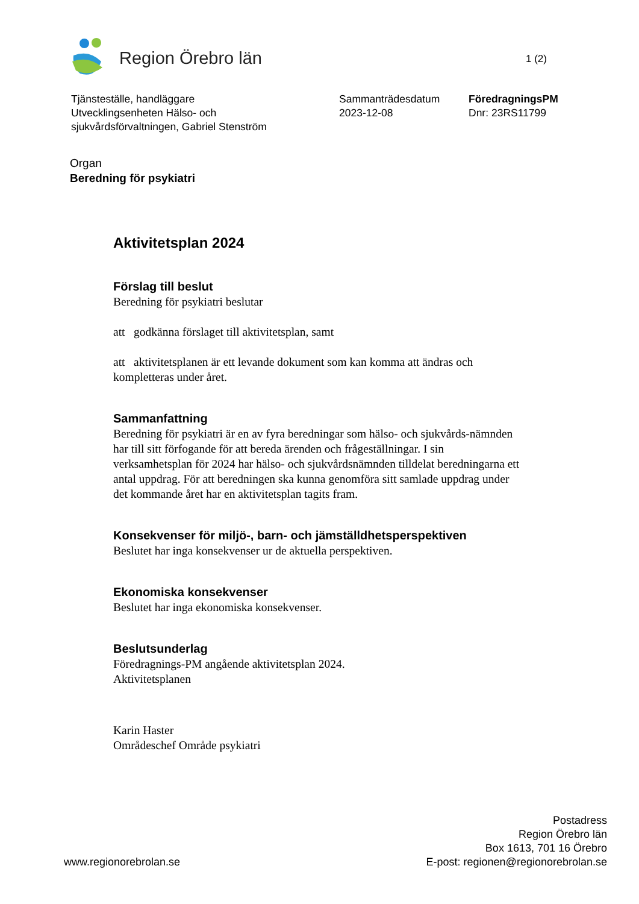Region Örebro län
1 (2)
Tjänsteställe, handläggare
Utvecklingsenheten Hälso- och
sjukvårdsförvaltningen, Gabriel Stenström
Sammanträdesdatum
2023-12-08
FöredragningsPM
Dnr: 23RS11799
Organ
Beredning för psykiatri
Aktivitetsplan 2024
Förslag till beslut
Beredning för psykiatri beslutar
att godkänna förslaget till aktivitetsplan, samt
att aktivitetsplanen är ett levande dokument som kan komma att ändras och kompletteras under året.
Sammanfattning
Beredning för psykiatri är en av fyra beredningar som hälso- och sjukvårds-nämnden har till sitt förfogande för att bereda ärenden och frågeställningar. I sin verksamhetsplan för 2024 har hälso- och sjukvårdsnämnden tilldelat beredningarna ett antal uppdrag. För att beredningen ska kunna genomföra sitt samlade uppdrag under det kommande året har en aktivitetsplan tagits fram.
Konsekvenser för miljö-, barn- och jämställdhetsperspektiven
Beslutet har inga konsekvenser ur de aktuella perspektiven.
Ekonomiska konsekvenser
Beslutet har inga ekonomiska konsekvenser.
Beslutsunderlag
Föredragnings-PM angående aktivitetsplan 2024.
Aktivitetsplanen
Karin Haster
Områdeschef Område psykiatri
www.regionorebrolan.se
Postadress
Region Örebro län
Box 1613, 701 16 Örebro
E-post: regionen@regionorebrolan.se